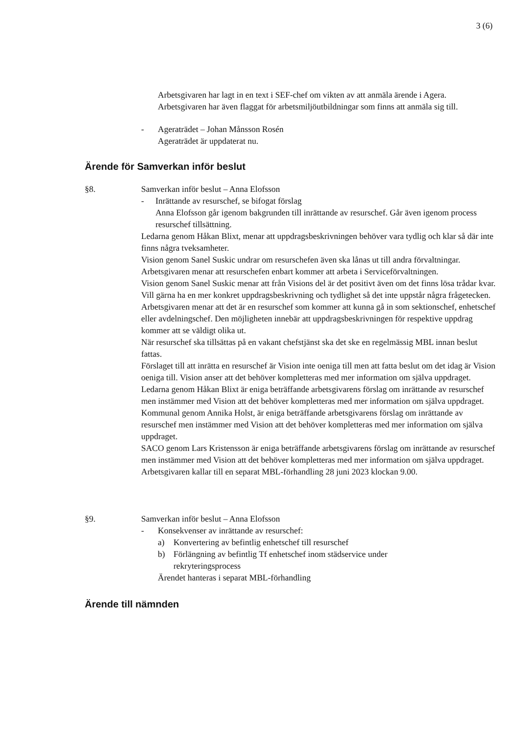3 (6)
Arbetsgivaren har lagt in en text i SEF-chef om vikten av att anmäla ärende i Agera. Arbetsgivaren har även flaggat för arbetsmiljöutbildningar som finns att anmäla sig till.
- Ageraträdet – Johan Månsson Rosén
Ageraträdet är uppdaterat nu.
Ärende för Samverkan inför beslut
§8. Samverkan inför beslut – Anna Elofsson
- Inrättande av resurschef, se bifogat förslag
Anna Elofsson går igenom bakgrunden till inrättande av resurschef. Går även igenom process resurschef tillsättning.
Ledarna genom Håkan Blixt, menar att uppdragsbeskrivningen behöver vara tydlig och klar så där inte finns några tveksamheter.
Vision genom Sanel Suskic undrar om resurschefen även ska lånas ut till andra förvaltningar.
Arbetsgivaren menar att resurschefen enbart kommer att arbeta i Serviceförvaltningen.
Vision genom Sanel Suskic menar att från Visions del är det positivt även om det finns lösa trådar kvar. Vill gärna ha en mer konkret uppdragsbeskrivning och tydlighet så det inte uppstår några frågetecken.
Arbetsgivaren menar att det är en resurschef som kommer att kunna gå in som sektionschef, enhetschef eller avdelningschef. Den möjligheten innebär att uppdragsbeskrivningen för respektive uppdrag kommer att se väldigt olika ut.
När resurschef ska tillsättas på en vakant chefstjänst ska det ske en regelmässig MBL innan beslut fattas.
Förslaget till att inrätta en resurschef är Vision inte oeniga till men att fatta beslut om det idag är Vision oeniga till. Vision anser att det behöver kompletteras med mer information om själva uppdraget.
Ledarna genom Håkan Blixt är eniga beträffande arbetsgivarens förslag om inrättande av resurschef men instämmer med Vision att det behöver kompletteras med mer information om själva uppdraget.
Kommunal genom Annika Holst, är eniga beträffande arbetsgivarens förslag om inrättande av resurschef men instämmer med Vision att det behöver kompletteras med mer information om själva uppdraget.
SACO genom Lars Kristensson är eniga beträffande arbetsgivarens förslag om inrättande av resurschef men instämmer med Vision att det behöver kompletteras med mer information om själva uppdraget.
Arbetsgivaren kallar till en separat MBL-förhandling 28 juni 2023 klockan 9.00.
§9. Samverkan inför beslut – Anna Elofsson
- Konsekvenser av inrättande av resurschef:
a) Konvertering av befintlig enhetschef till resurschef
b) Förlängning av befintlig Tf enhetschef inom städservice under rekryteringsprocess
Ärendet hanteras i separat MBL-förhandling
Ärende till nämnden